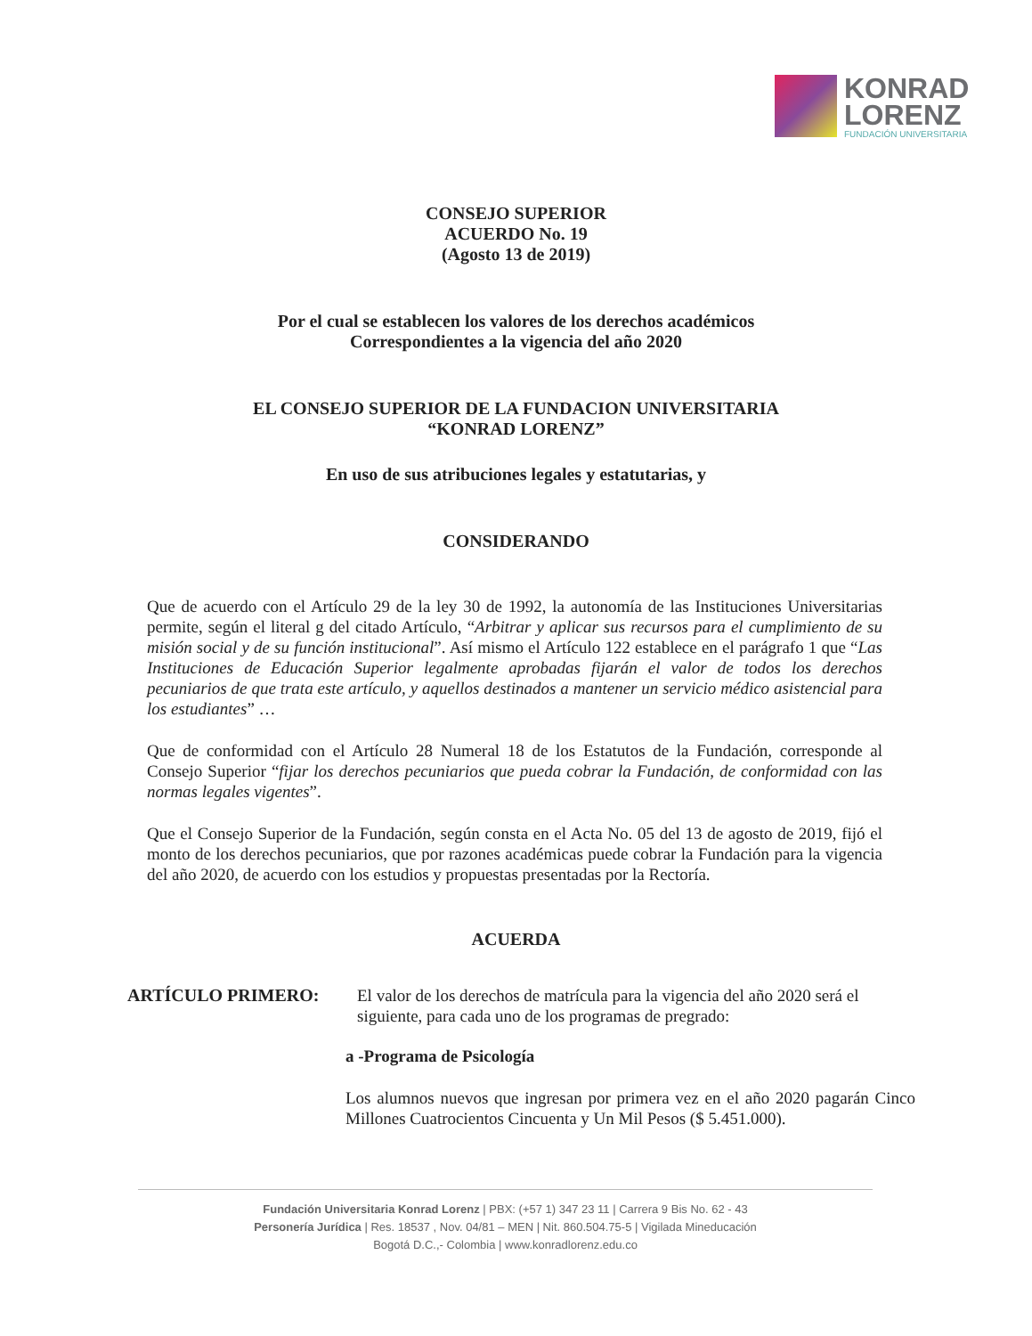KONRAD
LORENZ
FUNDACIÓN UNIVERSITARIA
CONSEJO SUPERIOR
ACUERDO No. 19
(Agosto 13 de 2019)
Por el cual se establecen los valores de los derechos académicos
Correspondientes a la vigencia del año 2020
EL CONSEJO SUPERIOR DE LA FUNDACION UNIVERSITARIA
“KONRAD LORENZ”
En uso de sus atribuciones legales y estatutarias, y
CONSIDERANDO
Que de acuerdo con el Artículo 29 de la ley 30 de 1992, la autonomía de las Instituciones Universitarias permite, según el literal g del citado Artículo, “Arbitrar y aplicar sus recursos para el cumplimiento de su misión social y de su función institucional”. Así mismo el Artículo 122 establece en el parágrafo 1 que “Las Instituciones de Educación Superior legalmente aprobadas fijarán el valor de todos los derechos pecuniarios de que trata este artículo, y aquellos destinados a mantener un servicio médico asistencial para los estudiantes” …
Que de conformidad con el Artículo 28 Numeral 18 de los Estatutos de la Fundación, corresponde al Consejo Superior “fijar los derechos pecuniarios que pueda cobrar la Fundación, de conformidad con las normas legales vigentes”.
Que el Consejo Superior de la Fundación, según consta en el Acta No. 05 del 13 de agosto de 2019, fijó el monto de los derechos pecuniarios, que por razones académicas puede cobrar la Fundación para la vigencia del año 2020, de acuerdo con los estudios y propuestas presentadas por la Rectoría.
ACUERDA
ARTÍCULO PRIMERO: El valor de los derechos de matrícula para la vigencia del año 2020 será el siguiente, para cada uno de los programas de pregrado:
a -Programa de Psicología
Los alumnos nuevos que ingresan por primera vez en el año 2020 pagarán Cinco Millones Cuatrocientos Cincuenta y Un Mil Pesos ($ 5.451.000).
Fundación Universitaria Konrad Lorenz | PBX: (+57 1) 347 23 11 | Carrera 9 Bis No. 62 - 43
Personería Jurídica | Res. 18537 , Nov. 04/81 – MEN | Nit. 860.504.75-5 | Vigilada Mineducación
Bogotá D.C.,- Colombia | www.konradlorenz.edu.co